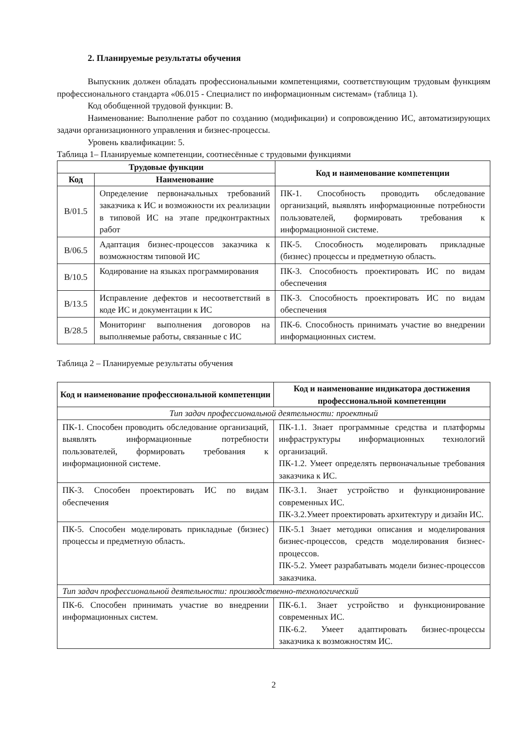2. Планируемые результаты обучения
Выпускник должен обладать профессиональными компетенциями, соответствующим трудовым функциям профессионального стандарта «06.015 - Специалист по информационным системам» (таблица 1).
Код обобщенной трудовой функции: В.
Наименование: Выполнение работ по созданию (модификации) и сопровождению ИС, автоматизирующих задачи организационного управления и бизнес-процессы.
Уровень квалификации: 5.
Таблица 1– Планируемые компетенции, соотнесённые с трудовыми функциями
| Трудовые функции | | Код и наименование компетенции |
| --- | --- | --- |
| Код | Наименование | |
| В/01.5 | Определение первоначальных требований заказчика к ИС и возможности их реализации в типовой ИС на этапе предконтрактных работ | ПК-1. Способность проводить обследование организаций, выявлять информационные потребности пользователей, формировать требования к информационной системе. |
| В/06.5 | Адаптация бизнес-процессов заказчика к возможностям типовой ИС | ПК-5. Способность моделировать прикладные (бизнес) процессы и предметную область. |
| В/10.5 | Кодирование на языках программирования | ПК-3. Способность проектировать ИС по видам обеспечения |
| В/13.5 | Исправление дефектов и несоответствий в коде ИС и документации к ИС | ПК-3. Способность проектировать ИС по видам обеспечения |
| В/28.5 | Мониторинг выполнения договоров на выполняемые работы, связанные с ИС | ПК-6. Способность принимать участие во внедрении информационных систем. |
Таблица 2 – Планируемые результаты обучения
| Код и наименование профессиональной компетенции | Код и наименование индикатора достижения профессиональной компетенции |
| --- | --- |
| Тип задач профессиональной деятельности: проектный | |
| ПК-1. Способен проводить обследование организаций, выявлять информационные потребности пользователей, формировать требования к информационной системе. | ПК-1.1. Знает программные средства и платформы инфраструктуры информационных технологий организаций. ПК-1.2. Умеет определять первоначальные требования заказчика к ИС. |
| ПК-3. Способен проектировать ИС по видам обеспечения | ПК-3.1. Знает устройство и функционирование современных ИС. ПК-3.2.Умеет проектировать архитектуру и дизайн ИС. |
| ПК-5. Способен моделировать прикладные (бизнес) процессы и предметную область. | ПК-5.1 Знает методики описания и моделирования бизнес-процессов, средств моделирования бизнес-процессов. ПК-5.2. Умеет разрабатывать модели бизнес-процессов заказчика. |
| Тип задач профессиональной деятельности: производственно-технологический | |
| ПК-6. Способен принимать участие во внедрении информационных систем. | ПК-6.1. Знает устройство и функционирование современных ИС. ПК-6.2. Умеет адаптировать бизнес-процессы заказчика к возможностям ИС. |
2